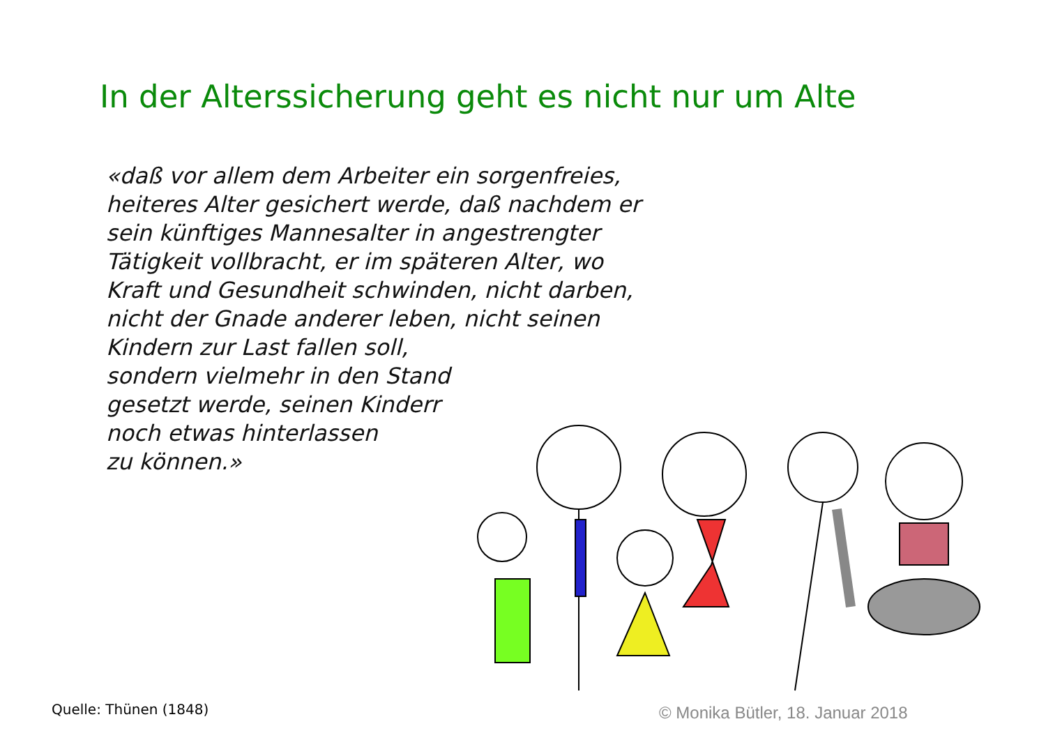In der Alterssicherung geht es nicht nur um Alte
«daß vor allem dem Arbeiter ein sorgenfreies,
heiteres Alter gesichert werde, daß nachdem er
sein künftiges Mannesalter in angestrengter
Tätigkeit vollbracht, er im späteren Alter, wo
Kraft und Gesundheit schwinden, nicht darben,
nicht der Gnade anderer leben, nicht seinen
Kindern zur Last fallen soll,
sondern vielmehr in den Stand
gesetzt werde, seinen Kinderr
noch etwas hinterlassen
zu können.»
Quelle: Thünen (1848)
© Monika Bütler, 18. Januar 2018